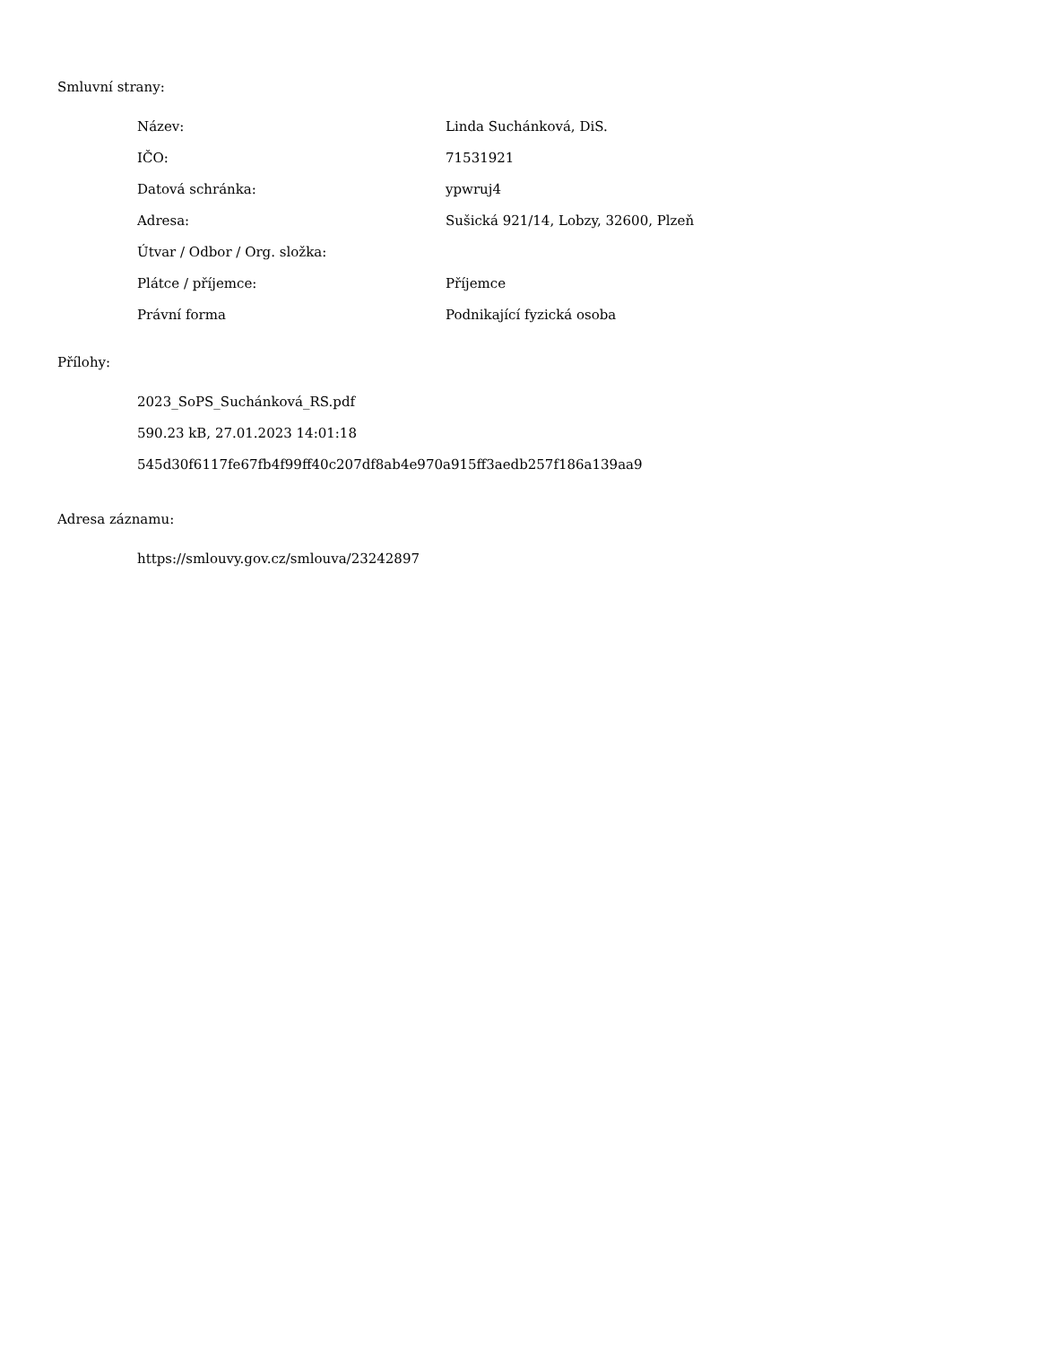Smluvní strany:
| Název: | Linda Suchánková, DiS. |
| IČO: | 71531921 |
| Datová schránka: | ypwruj4 |
| Adresa: | Sušická 921/14, Lobzy, 32600, Plzeň |
| Útvar / Odbor / Org. složka: | |
| Plátce / příjemce: | Příjemce |
| Právní forma | Podnikající fyzická osoba |
Přílohy:
2023_SoPS_Suchánková_RS.pdf
590.23 kB, 27.01.2023 14:01:18
545d30f6117fe67fb4f99ff40c207df8ab4e970a915ff3aedb257f186a139aa9
Adresa záznamu:
https://smlouvy.gov.cz/smlouva/23242897